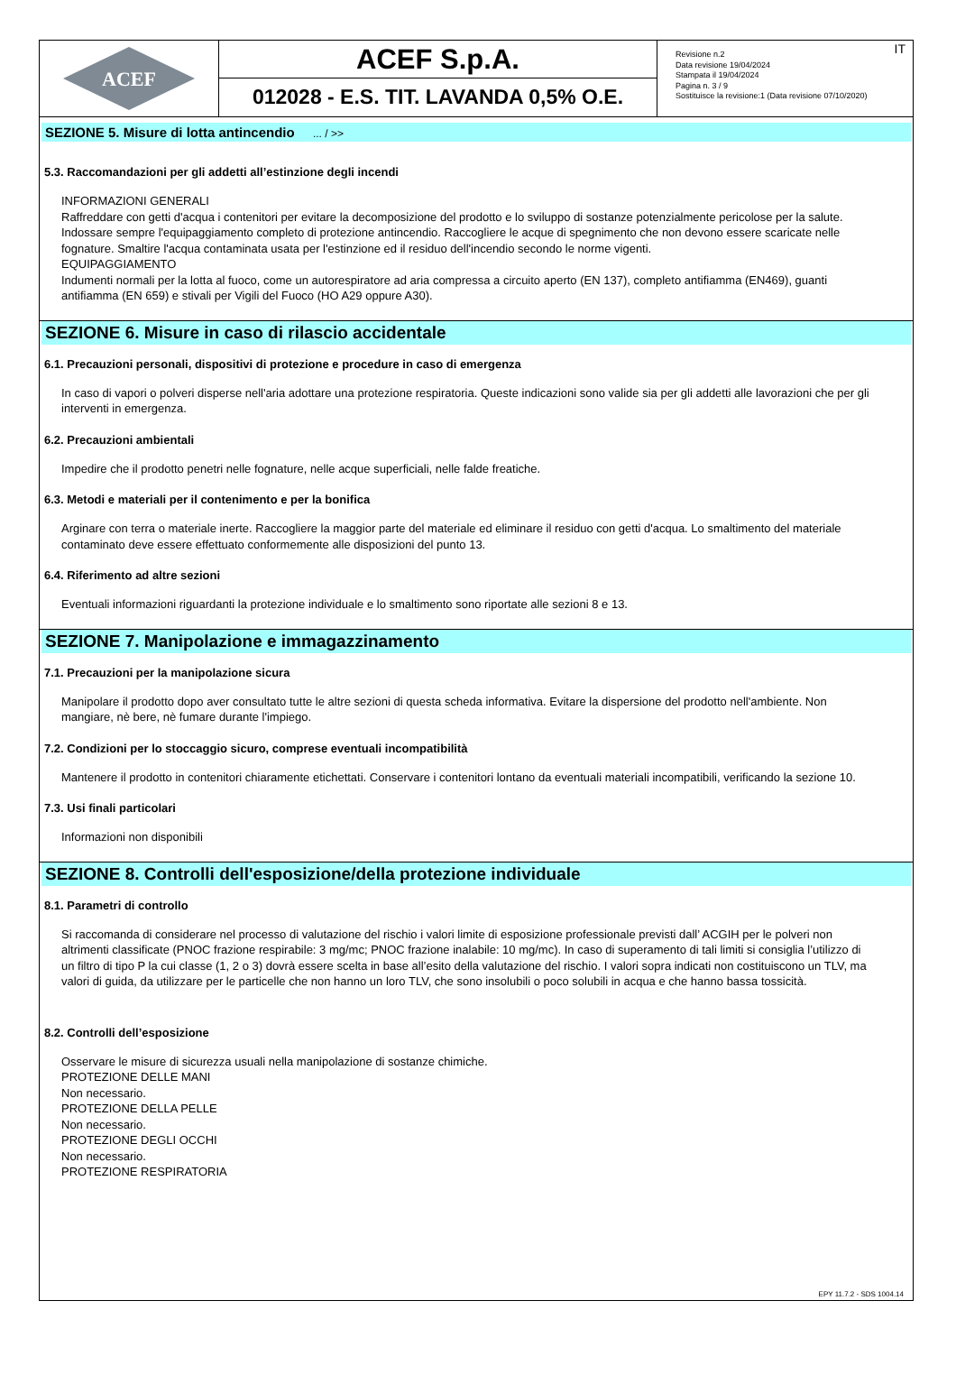ACEF
ACEF S.p.A.
012028 - E.S. TIT. LAVANDA 0,5% O.E.
Revisione n.2
Data revisione 19/04/2024
Stampata il 19/04/2024
Pagina n. 3 / 9
Sostituisce la revisione:1 (Data revisione 07/10/2020)
IT
SEZIONE 5. Misure di lotta antincendio ... / >>
5.3. Raccomandazioni per gli addetti all’estinzione degli incendi
INFORMAZIONI GENERALI
Raffreddare con getti d'acqua i contenitori per evitare la decomposizione del prodotto e lo sviluppo di sostanze potenzialmente pericolose per la salute. Indossare sempre l'equipaggiamento completo di protezione antincendio. Raccogliere le acque di spegnimento che non devono essere scaricate nelle fognature. Smaltire l'acqua contaminata usata per l'estinzione ed il residuo dell'incendio secondo le norme vigenti.
EQUIPAGGIAMENTO
Indumenti normali per la lotta al fuoco, come un autorespiratore ad aria compressa a circuito aperto (EN 137), completo antifiamma (EN469), guanti antifiamma (EN 659) e stivali per Vigili del Fuoco (HO A29 oppure A30).
SEZIONE 6. Misure in caso di rilascio accidentale
6.1. Precauzioni personali, dispositivi di protezione e procedure in caso di emergenza
In caso di vapori o polveri disperse nell'aria adottare una protezione respiratoria. Queste indicazioni sono valide sia per gli addetti alle lavorazioni che per gli interventi in emergenza.
6.2. Precauzioni ambientali
Impedire che il prodotto penetri nelle fognature, nelle acque superficiali, nelle falde freatiche.
6.3. Metodi e materiali per il contenimento e per la bonifica
Arginare con terra o materiale inerte. Raccogliere la maggior parte del materiale ed eliminare il residuo con getti d'acqua. Lo smaltimento del materiale contaminato deve essere effettuato conformemente alle disposizioni del punto 13.
6.4. Riferimento ad altre sezioni
Eventuali informazioni riguardanti la protezione individuale e lo smaltimento sono riportate alle sezioni 8 e 13.
SEZIONE 7. Manipolazione e immagazzinamento
7.1. Precauzioni per la manipolazione sicura
Manipolare il prodotto dopo aver consultato tutte le altre sezioni di questa scheda informativa. Evitare la dispersione del prodotto nell'ambiente. Non mangiare, nè bere, nè fumare durante l'impiego.
7.2. Condizioni per lo stoccaggio sicuro, comprese eventuali incompatibilità
Mantenere il prodotto in contenitori chiaramente etichettati. Conservare i contenitori lontano da eventuali materiali incompatibili, verificando la sezione 10.
7.3. Usi finali particolari
Informazioni non disponibili
SEZIONE 8. Controlli dell'esposizione/della protezione individuale
8.1. Parametri di controllo
Si raccomanda di considerare nel processo di valutazione del rischio i valori limite di esposizione professionale previsti dall’ ACGIH per le polveri non altrimenti classificate (PNOC frazione respirabile: 3 mg/mc; PNOC frazione inalabile: 10 mg/mc). In caso di superamento di tali limiti si consiglia l’utilizzo di un filtro di tipo P la cui classe (1, 2 o 3) dovrà essere scelta in base all’esito della valutazione del rischio. I valori sopra indicati non costituiscono un TLV, ma valori di guida, da utilizzare per le particelle che non hanno un loro TLV, che sono insolubili o poco solubili in acqua e che hanno bassa tossicità.
8.2. Controlli dell’esposizione
Osservare le misure di sicurezza usuali nella manipolazione di sostanze chimiche.
PROTEZIONE DELLE MANI
Non necessario.
PROTEZIONE DELLA PELLE
Non necessario.
PROTEZIONE DEGLI OCCHI
Non necessario.
PROTEZIONE RESPIRATORIA
EPY 11.7.2 - SDS 1004.14